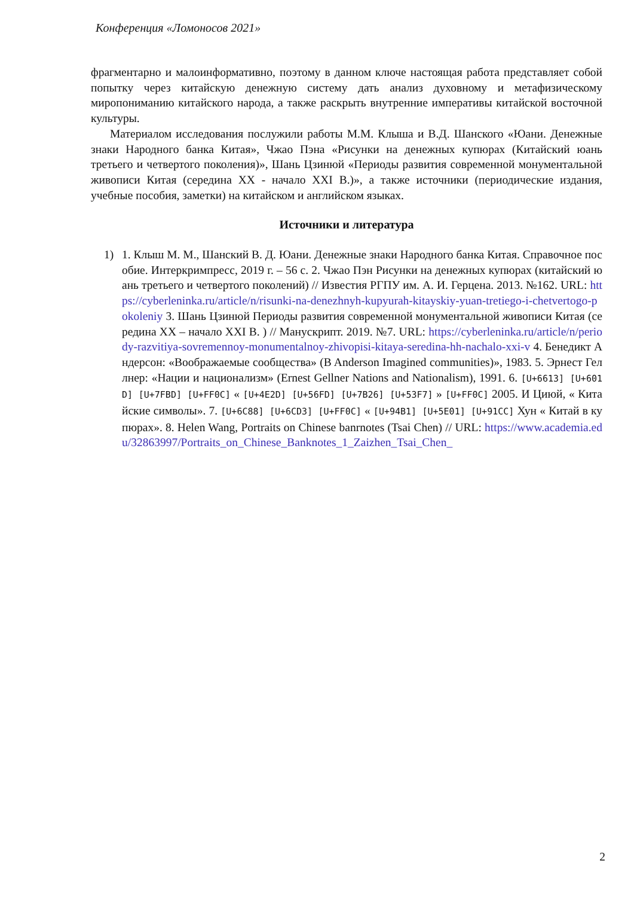Конференция «Ломоносов 2021»
фрагментарно и малоинформативно, поэтому в данном ключе настоящая работа представляет собой попытку через китайскую денежную систему дать анализ духовному и метафизическому миропониманию китайского народа, а также раскрыть внутренние императивы китайской восточной культуры.
Материалом исследования послужили работы М.М. Клыша и В.Д. Шанского «Юани. Денежные знаки Народного банка Китая», Чжао Пэна «Рисунки на денежных купюрах (Китайский юань третьего и четвертого поколения)», Шань Цзинюй «Периоды развития современной монументальной живописи Китая (середина XX - начало XXI В.)», а также источники (периодические издания, учебные пособия, заметки) на китайском и английском языках.
Источники и литература
1) 1. Клыш М. М., Шанский В. Д. Юани. Денежные знаки Народного банка Китая. Справочное пособие. Интеркримпресс, 2019 г. – 56 с. 2. Чжао Пэн Рисунки на денежных купюрах (китайский юань третьего и четвертого поколений) // Известия РГПУ им. А. И. Герцена. 2013. №162. URL: https://cyberleninka.ru/article/n/risunki-na-denezhnyh-kupyurah-kitayskiy-yuan-tretiego-i-chetvertogo-pokoleniy 3. Шань Цзинюй Периоды развития современной монументальной живописи Китая (середина XX – начало XXI В. ) // Манускрипт. 2019. №7. URL: https://cyberleninka.ru/article/n/periody-razvitiya-sovremennoy-monumentalnoy-zhivopisi-kitaya-seredina-hh-nachalo-xxi-v 4. Бенедикт Андерсон: «Воображаемые сообщества» (B Anderson Imagined communities)», 1983. 5. Эрнест Геллнер: «Нации и национализм» (Ernest Gellner Nations and Nationalism), 1991. 6. [U+6613] [U+601D] [U+7FBD] [U+FF0C] « [U+4E2D] [U+56FD] [U+7B26] [U+53F7] » [U+FF0C] 2005. И Циюй, « Китайские символы». 7. [U+6C88] [U+6CD3] [U+FF0C] « [U+94B1] [U+5E01] [U+91CC] Хун « Китай в купюрах». 8. Helen Wang, Portraits on Chinese banrnotes (Tsai Chen) // URL: https://www.academia.edu/32863997/Portraits_on_Chinese_Banknotes_1_Zaizhen_Tsai_Chen_
2